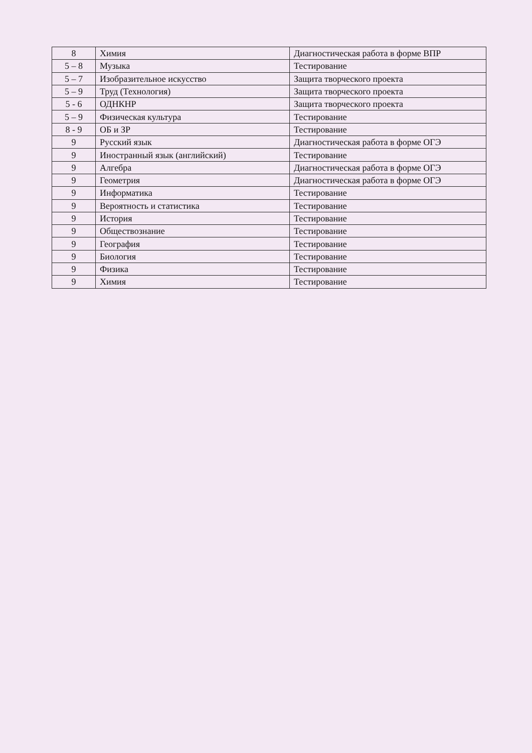| 8 | Химия | Диагностическая работа в форме ВПР |
| 5 – 8 | Музыка | Тестирование |
| 5 – 7 | Изобразительное искусство | Защита творческого проекта |
| 5 – 9 | Труд (Технология) | Защита творческого проекта |
| 5 - 6 | ОДНКНР | Защита творческого проекта |
| 5 – 9 | Физическая культура | Тестирование |
| 8 - 9 | ОБ и ЗР | Тестирование |
| 9 | Русский язык | Диагностическая работа в форме ОГЭ |
| 9 | Иностранный язык (английский) | Тестирование |
| 9 | Алгебра | Диагностическая работа в форме ОГЭ |
| 9 | Геометрия | Диагностическая работа в форме ОГЭ |
| 9 | Информатика | Тестирование |
| 9 | Вероятность и статистика | Тестирование |
| 9 | История | Тестирование |
| 9 | Обществознание | Тестирование |
| 9 | География | Тестирование |
| 9 | Биология | Тестирование |
| 9 | Физика | Тестирование |
| 9 | Химия | Тестирование |